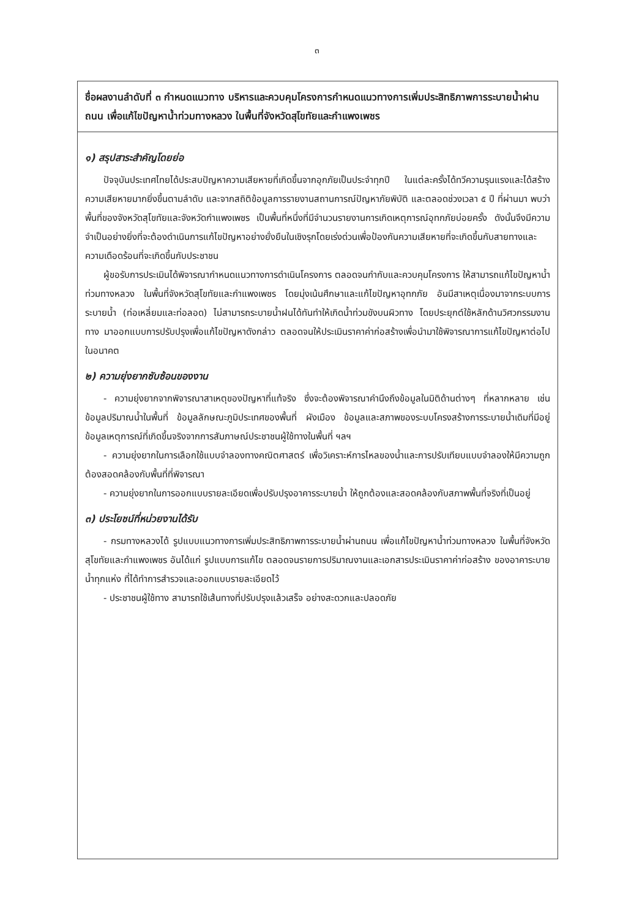๓
ชื่อผลงานลำดับที่ ๓ กำหนดแนวทาง บริหารและควบคุมโครงการกำหนดแนวทางการเพิ่มประสิทธิภาพการระบายน้ำผ่านถนน เพื่อแก้ไขปัญหาน้ำท่วมทางหลวง ในพื้นที่จังหวัดสุโขทัยและกำแพงเพชร
๑) สรุปสาระสำคัญโดยย่อ
ปัจจุบันประเทศไทยได้ประสบปัญหาความเสียหายที่เกิดขึ้นจากอุกภัยเป็นประจำทุกปี ในแต่ละครั้งได้ทวีความรุนแรงและได้สร้างความเสียหายมากยิ่งขึ้นตามลำดับ และจากสถิติข้อมูลการรายงานสถานการณ์ปัญหาภัยพิบัติ และตลอดช่วงเวลา ๕ ปี ที่ผ่านมา พบว่า พื้นที่ของจังหวัดสุโขทัยและจังหวัดกำแพงเพชร เป็นพื้นที่หนึ่งที่มีจำนวนรายงานการเกิดเหตุการณ์อุทกภัยบ่อยครั้ง ดังนั้นจึงมีความจำเป็นอย่างยิ่งที่จะต้องดำเนินการแก้ไขปัญหาอย่างยั่งยืนในเชิงรุกโดยเร่งด่วนเพื่อป้องกันความเสียหายที่จะเกิดขึ้นกับสายทางและความเดือดร้อนที่จะเกิดขึ้นกับประชาชน
ผู้ขอรับการประเมินได้พิจารณากำหนดแนวทางการดำเนินโครงการ ตลอดจนกำกับและควบคุมโครงการ ให้สามารถแก้ไขปัญหาน้ำท่วมทางหลวง ในพื้นที่จังหวัดสุโขทัยและกำแพงเพชร โดยมุ่งเน้นศึกษาและแก้ไขปัญหาอุทกภัย อันมีสาเหตุเนื่องมาจากระบบการระบายน้ำ (ท่อเหลี่ยมและท่อลอด) ไม่สามารถระบายน้ำฝนได้ทันทำให้เกิดน้ำท่วมขังบนผิวทาง โดยประยุกต์ใช้หลักด้านวิศวกรรมงานทาง มาออกแบบการปรับปรุงเพื่อแก้ไขปัญหาดังกล่าว ตลอดจนให้ประเมินราคาค่าก่อสร้างเพื่อนำมาใช้พิจารณาการแก้ไขปัญหาต่อไปในอนาคต
๒) ความยุ่งยากซับซ้อนของงาน
- ความยุ่งยากจากพิจารณาสาเหตุของปัญหาที่แท้จริง ซึ่งจะต้องพิจารณาคำนึงถึงข้อมูลในมิติด้านต่างๆ ที่หลากหลาย เช่น ข้อมูลปริมาณน้ำในพื้นที่ ข้อมูลลักษณะภูมิประเทศของพื้นที่ ผังเมือง ข้อมูลและสภาพของระบบโครงสร้างการระบายน้ำเดิมที่มีอยู่ ข้อมูลเหตุการณ์ที่เกิดขึ้นจริงจากการสัมภาษณ์ประชาชนผู้ใช้ทางในพื้นที่ ฯลฯ
- ความยุ่งยากในการเลือกใช้แบบจำลองทางคณิตศาสตร์ เพื่อวิเคราะห์การไหลของน้ำและการปรับเทียบแบบจำลองให้มีความถูกต้องสอดคล้องกับพื้นที่ที่พิจารณา
- ความยุ่งยากในการออกแบบรายละเอียดเพื่อปรับปรุงอาคารระบายน้ำ ให้ถูกต้องและสอดคล้องกับสภาพพื้นที่จริงที่เป็นอยู่
๓) ประโยชน์ที่หน่วยงานได้รับ
- กรมทางหลวงได้ รูปแบบแนวทางการเพิ่มประสิทธิภาพการระบายน้ำผ่านถนน เพื่อแก้ไขปัญหาน้ำท่วมทางหลวง ในพื้นที่จังหวัดสุโขทัยและกำแพงเพชร อันได้แก่ รูปแบบการแก้ไข ตลอดจนรายการปริมาณงานและเอกสารประเมินราคาค่าก่อสร้าง ของอาคาระบายน้ำทุกแห่ง ที่ได้ทำการสำรวจและออกแบบรายละเอียดไว้
- ประชาชนผู้ใช้ทาง สามารถใช้เส้นทางที่ปรับปรุงแล้วเสร็จ อย่างสะดวกและปลอดภัย